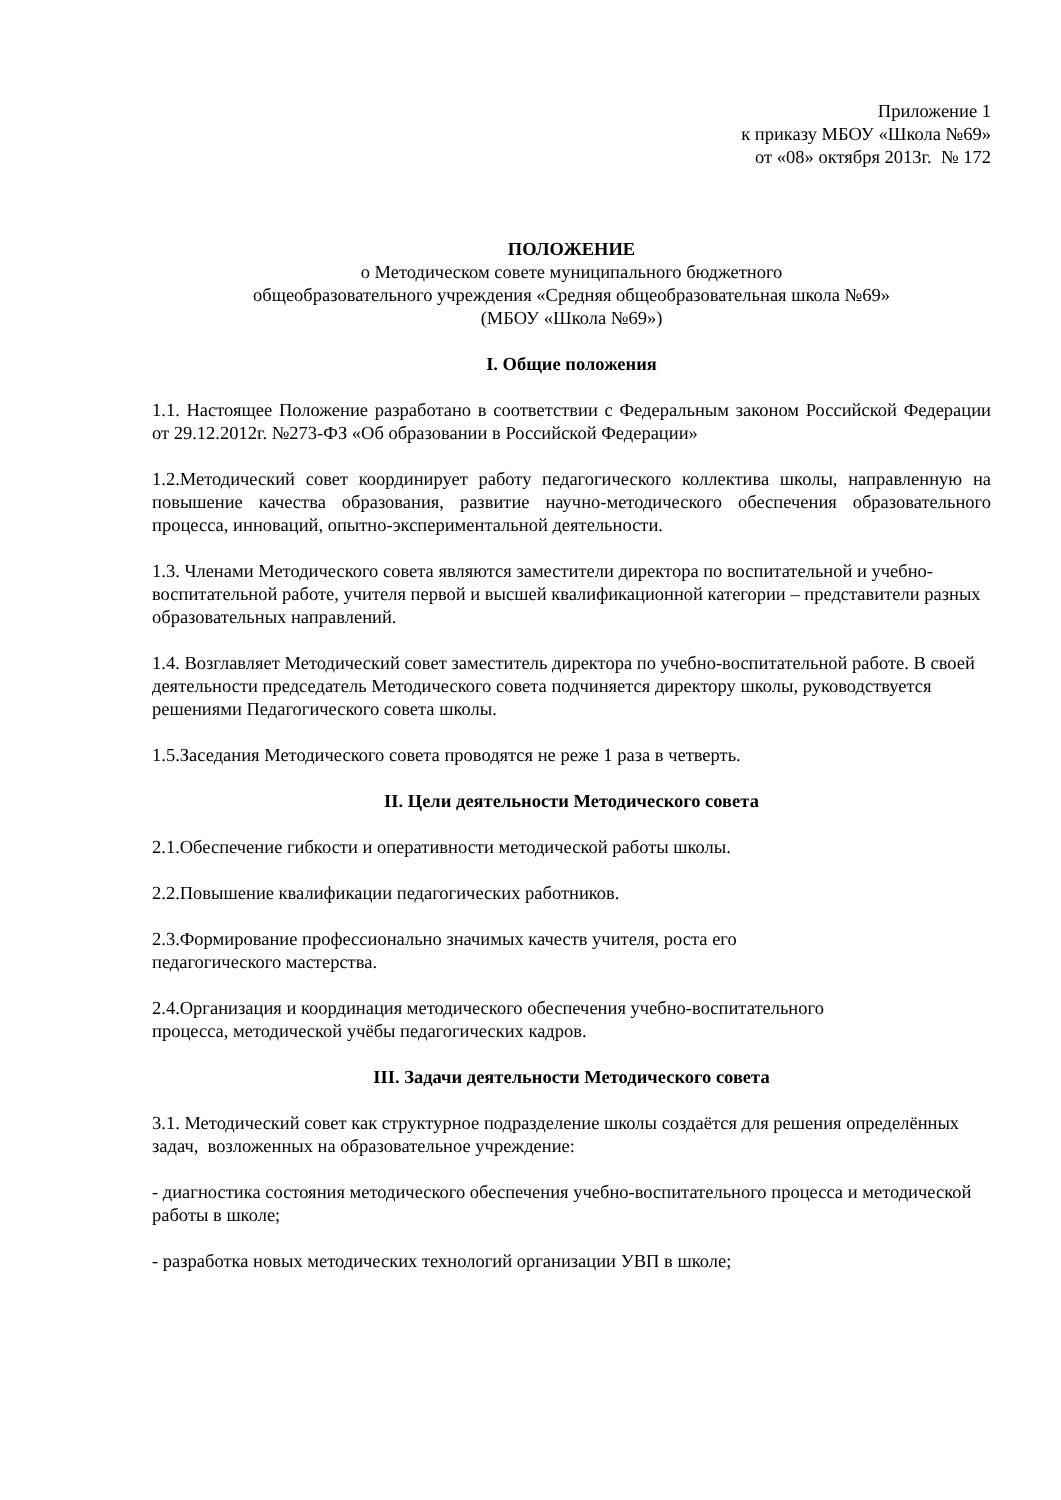Приложение 1
к приказу МБОУ «Школа №69»
от «08» октября 2013г. № 172
ПОЛОЖЕНИЕ
о Методическом совете муниципального бюджетного
общеобразовательного учреждения «Средняя общеобразовательная школа №69»
(МБОУ «Школа №69»)
I. Общие положения
1.1. Настоящее Положение разработано в соответствии с Федеральным законом Российской Федерации от 29.12.2012г. №273-ФЗ «Об образовании в Российской Федерации»
1.2.Методический совет координирует работу педагогического коллектива школы, направленную на повышение качества образования, развитие научно-методического обеспечения образовательного процесса, инноваций, опытно-экспериментальной деятельности.
1.3. Членами Методического совета являются заместители директора по воспитательной и учебно-воспитательной работе, учителя первой и высшей квалификационной категории – представители разных образовательных направлений.
1.4. Возглавляет Методический совет заместитель директора по учебно-воспитательной работе. В своей деятельности председатель Методического совета подчиняется директору школы, руководствуется решениями Педагогического совета школы.
1.5.Заседания Методического совета проводятся не реже 1 раза в четверть.
II. Цели деятельности Методического совета
2.1.Обеспечение гибкости и оперативности методической работы школы.
2.2.Повышение квалификации педагогических работников.
2.3.Формирование профессионально значимых качеств учителя, роста его
педагогического мастерства.
2.4.Организация и координация методического обеспечения учебно-воспитательного
процесса, методической учёбы педагогических кадров.
III. Задачи деятельности Методического совета
3.1. Методический совет как структурное подразделение школы создаётся для решения определённых задач, возложенных на образовательное учреждение:
- диагностика состояния методического обеспечения учебно-воспитательного процесса и методической работы в школе;
- разработка новых методических технологий организации УВП в школе;